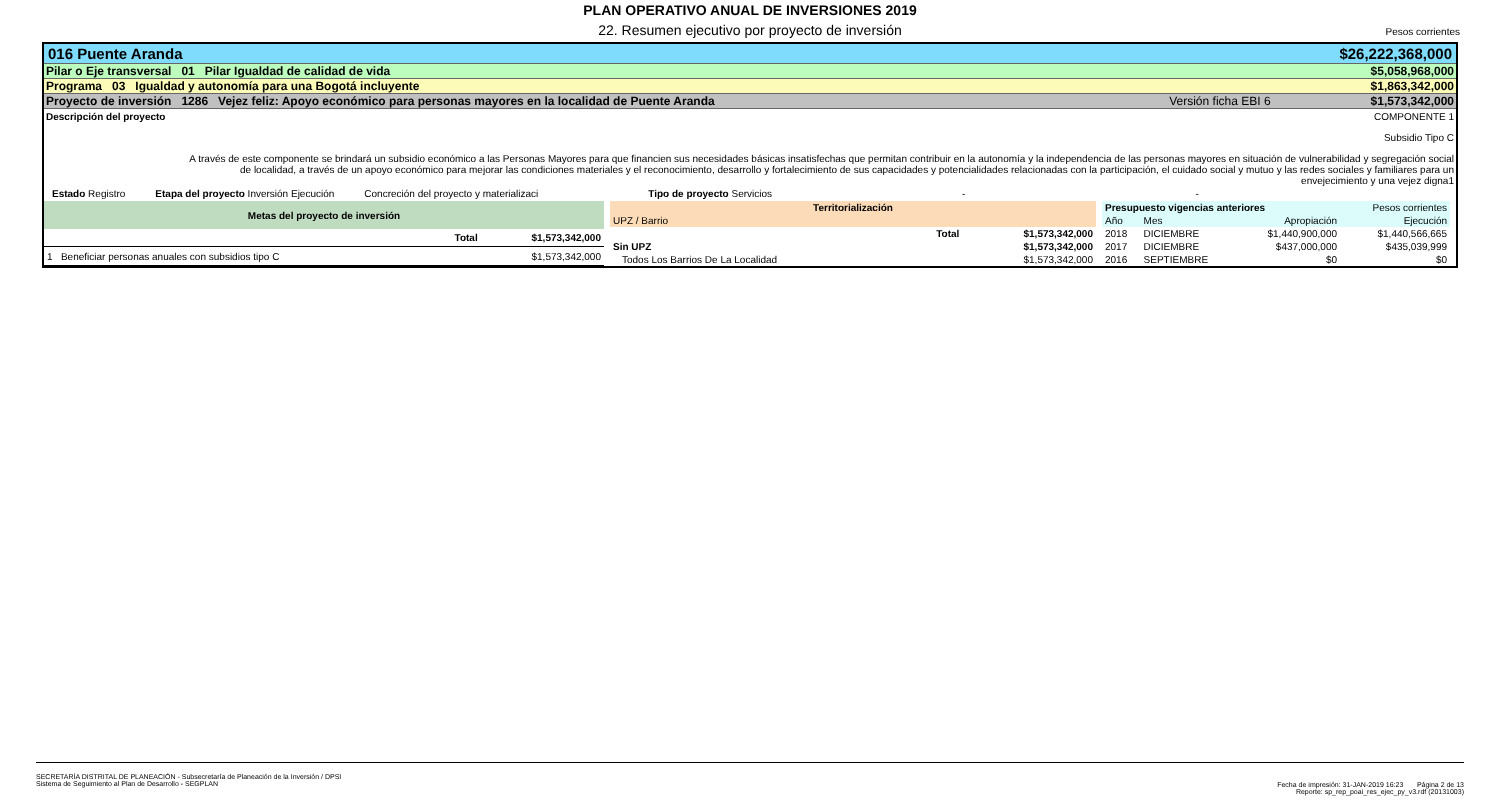PLAN OPERATIVO ANUAL DE INVERSIONES 2019
22. Resumen ejecutivo por proyecto de inversión Pesos corrientes
016 Puente Aranda $26,222,368,000
Pilar o Eje transversal 01 Pilar Igualdad de calidad de vida $5,058,968,000
Programa 03 Igualdad y autonomía para una Bogotá incluyente $1,863,342,000
Proyecto de inversión 1286 Vejez feliz: Apoyo económico para personas mayores en la localidad de Puente Aranda Versión ficha EBI 6 $1,573,342,000
Descripción del proyecto
COMPONENTE 1
Subsidio Tipo C
A través de este componente se brindará un subsidio económico a las Personas Mayores para que financien sus necesidades básicas insatisfechas que permitan contribuir en la autonomía y la independencia de las personas mayores en situación de vulnerabilidad y segregación social de localidad, a través de un apoyo económico para mejorar las condiciones materiales y el reconocimiento, desarrollo y fortalecimiento de sus capacidades y potencialidades relacionadas con la participación, el cuidado social y mutuo y las redes sociales y familiares para un envejecimiento y una vejez digna1
Estado Registro Etapa del proyecto Inversión Ejecución Concreción del proyecto y materializaci Tipo de proyecto Servicios - -
| Metas del proyecto de inversión | | |
| --- | --- | --- |
| | Total | $1,573,342,000 |
| 1 Beneficiar personas anuales con subsidios tipo C | | $1,573,342,000 |
| Territorialización | | |
| --- | --- | --- |
| UPZ / Barrio | | |
| | Total | $1,573,342,000 |
| Sin UPZ | | $1,573,342,000 |
| Todos Los Barrios De La Localidad | | $1,573,342,000 |
| Presupuesto vigencias anteriores | | | Pesos corrientes |
| Año | Mes | Apropiación | Ejecución |
| 2018 | DICIEMBRE | $1,440,900,000 | $1,440,566,665 |
| 2017 | DICIEMBRE | $437,000,000 | $435,039,999 |
| 2016 | SEPTIEMBRE | $0 | $0 |
SECRETARÍA DISTRITAL DE PLANEACIÓN - Subsecretaría de Planeación de la Inversión / DPSI
Sistema de Seguimiento al Plan de Desarrollo - SEGPLAN
Fecha de impresión: 31-JAN-2019 16:23 Página 2 de 13
Reporte: sp_rep_poai_res_ejec_py_v3.rdf (20131003)